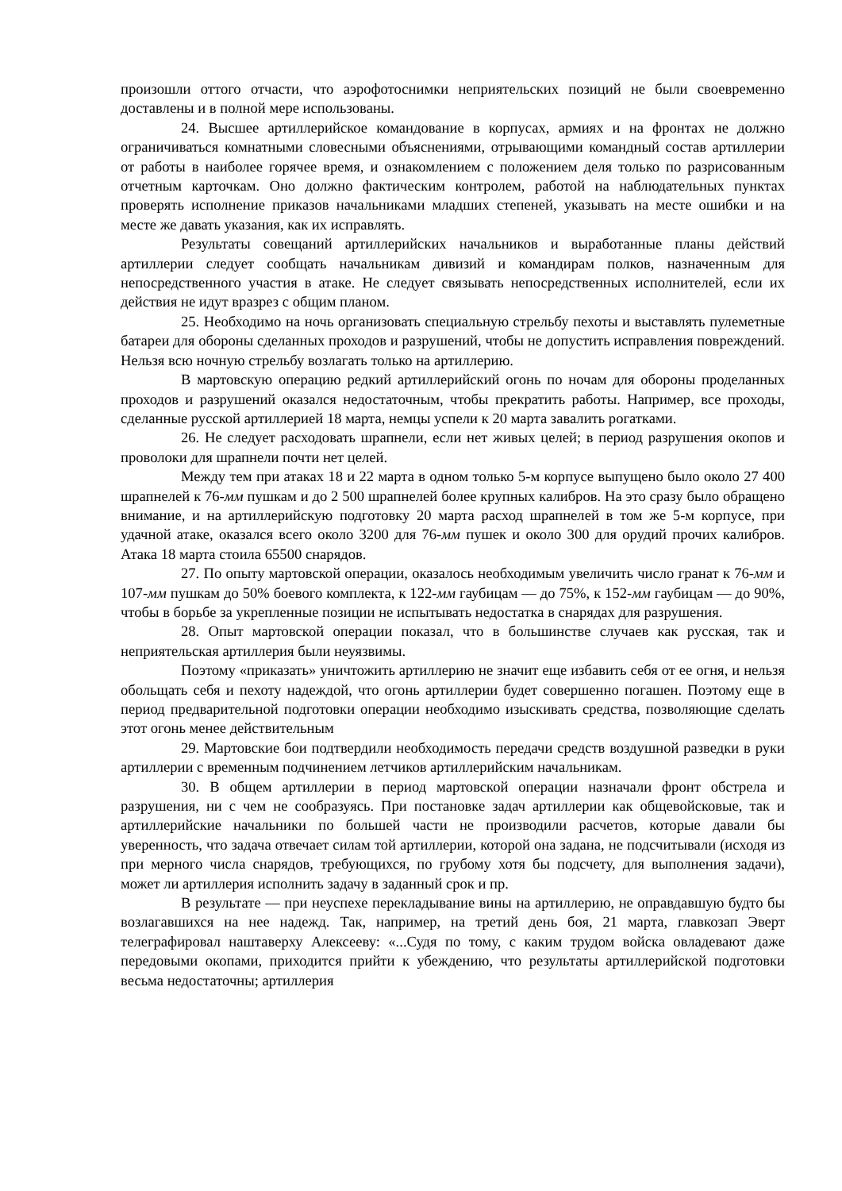произошли оттого отчасти, что аэрофотоснимки неприятельских позиций не были своевременно доставлены и в полной мере использованы.
24. Высшее артиллерийское командование в корпусах, армиях и на фронтах не должно ограничиваться комнатными словесными объяснениями, отрывающими командный состав артиллерии от работы в наиболее горячее время, и ознакомлением с положением деля только по разрисованным отчетным карточкам. Оно должно фактическим контролем, работой на наблюдательных пунктах проверять исполнение приказов начальниками младших степеней, указывать на месте ошибки и на месте же давать указания, как их исправлять.
Результаты совещаний артиллерийских начальников и выработанные планы действий артиллерии следует сообщать начальникам дивизий и командирам полков, назначенным для непосредственного участия в атаке. Не следует связывать непосредственных исполнителей, если их действия не идут вразрез с общим планом.
25. Необходимо на ночь организовать специальную стрельбу пехоты и выставлять пулеметные батареи для обороны сделанных проходов и разрушений, чтобы не допустить исправления повреждений. Нельзя всю ночную стрельбу возлагать только на артиллерию.
В мартовскую операцию редкий артиллерийский огонь по ночам для обороны проделанных проходов и разрушений оказался недостаточным, чтобы прекратить работы. Например, все проходы, сделанные русской артиллерией 18 марта, немцы успели к 20 марта завалить рогатками.
26. Не следует расходовать шрапнели, если нет живых целей; в период разрушения окопов и проволоки для шрапнели почти нет целей.
Между тем при атаках 18 и 22 марта в одном только 5-м корпусе выпущено было около 27 400 шрапнелей к 76-мм пушкам и до 2 500 шрапнелей более крупных калибров. На это сразу было обращено внимание, и на артиллерийскую подготовку 20 марта расход шрапнелей в том же 5-м корпусе, при удачной атаке, оказался всего около 3200 для 76-мм пушек и около 300 для орудий прочих калибров. Атака 18 марта стоила 65500 снарядов.
27. По опыту мартовской операции, оказалось необходимым увеличить число гранат к 76-мм и 107-мм пушкам до 50% боевого комплекта, к 122-мм гаубицам — до 75%, к 152-мм гаубицам — до 90%, чтобы в борьбе за укрепленные позиции не испытывать недостатка в снарядах для разрушения.
28. Опыт мартовской операции показал, что в большинстве случаев как русская, так и неприятельская артиллерия были неуязвимы.
Поэтому «приказать» уничтожить артиллерию не значит еще избавить себя от ее огня, и нельзя обольщать себя и пехоту надеждой, что огонь артиллерии будет совершенно погашен. Поэтому еще в период предварительной подготовки операции необходимо изыскивать средства, позволяющие сделать этот огонь менее действительным
29. Мартовские бои подтвердили необходимость передачи средств воздушной разведки в руки артиллерии с временным подчинением летчиков артиллерийским начальникам.
30. В общем артиллерии в период мартовской операции назначали фронт обстрела и разрушения, ни с чем не сообразуясь. При постановке задач артиллерии как общевойсковые, так и артиллерийские начальники по большей части не производили расчетов, которые давали бы уверенность, что задача отвечает силам той артиллерии, которой она задана, не подсчитывали (исходя из при мерного числа снарядов, требующихся, по грубому хотя бы подсчету, для выполнения задачи), может ли артиллерия исполнить задачу в заданный срок и пр.
В результате — при неуспехе перекладывание вины на артиллерию, не оправдавшую будто бы возлагавшихся на нее надежд. Так, например, на третий день боя, 21 марта, главкозап Эверт телеграфировал наштаверху Алексееву: «...Судя по тому, с каким трудом войска овладевают даже передовыми окопами, приходится прийти к убеждению, что результаты артиллерийской подготовки весьма недостаточны; артиллерия